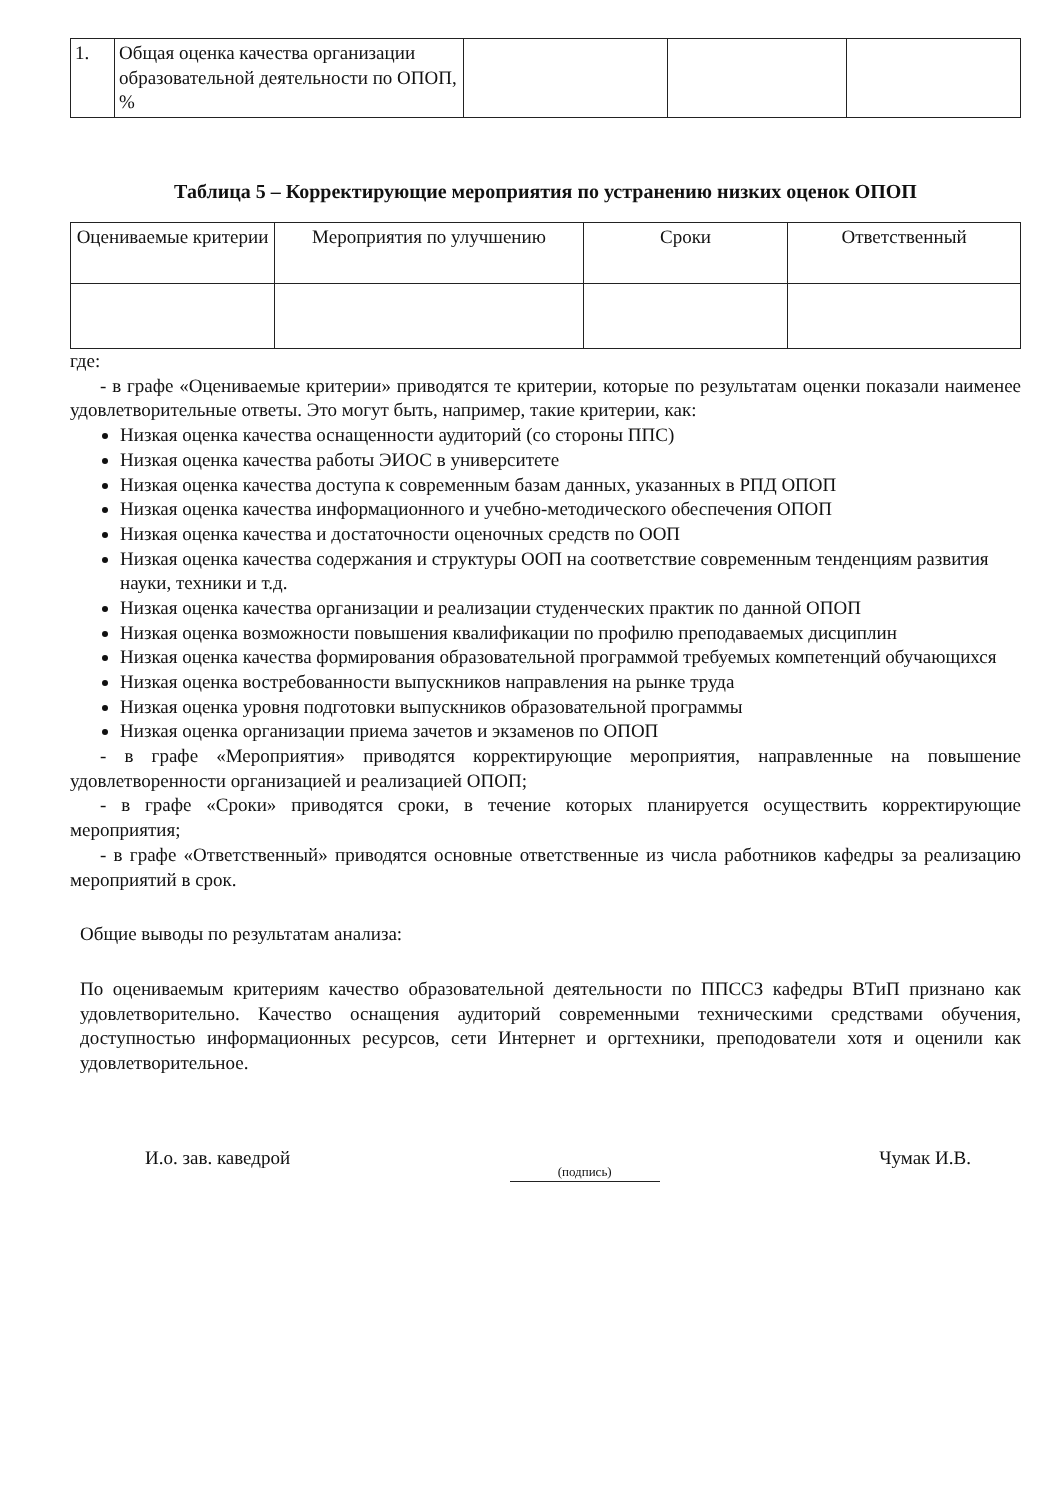| 1. | Общая оценка качества организации образовательной деятельности по ОПОП, % | | | |
Таблица 5 – Корректирующие мероприятия по устранению низких оценок ОПОП
| Оцениваемые критерии | Мероприятия по улучшению | Сроки | Ответственный |
| --- | --- | --- | --- |
где:
- в графе «Оцениваемые критерии» приводятся те критерии, которые по результатам оценки показали наименее удовлетворительные ответы. Это могут быть, например, такие критерии, как:
Низкая оценка качества оснащенности аудиторий (со стороны ППС)
Низкая оценка качества работы ЭИОС в университете
Низкая оценка качества доступа к современным базам данных, указанных в РПД ОПОП
Низкая оценка качества информационного и учебно-методического обеспечения ОПОП
Низкая оценка качества и достаточности оценочных средств по ООП
Низкая оценка качества содержания и структуры ООП на соответствие современным тенденциям развития науки, техники и т.д.
Низкая оценка качества организации и реализации студенческих практик по данной ОПОП
Низкая оценка возможности повышения квалификации по профилю преподаваемых дисциплин
Низкая оценка качества формирования образовательной программой требуемых компетенций обучающихся
Низкая оценка востребованности выпускников направления на рынке труда
Низкая оценка уровня подготовки выпускников образовательной программы
Низкая оценка организации приема зачетов и экзаменов по ОПОП
- в графе «Мероприятия» приводятся корректирующие мероприятия, направленные на повышение удовлетворенности организацией и реализацией ОПОП;
- в графе «Сроки» приводятся сроки, в течение которых планируется осуществить корректирующие мероприятия;
- в графе «Ответственный» приводятся основные ответственные из числа работников кафедры за реализацию мероприятий в срок.
Общие выводы по результатам анализа:
По оцениваемым критериям качество образовательной деятельности по ППССЗ кафедры ВТиП признано как удовлетворительно. Качество оснащения аудиторий современными техническими средствами обучения, доступностью информационных ресурсов, сети Интернет и оргтехники, преподователи хотя и оценили как удовлетворительное.
И.о. зав. каведрой (подпись) Чумак И.В.